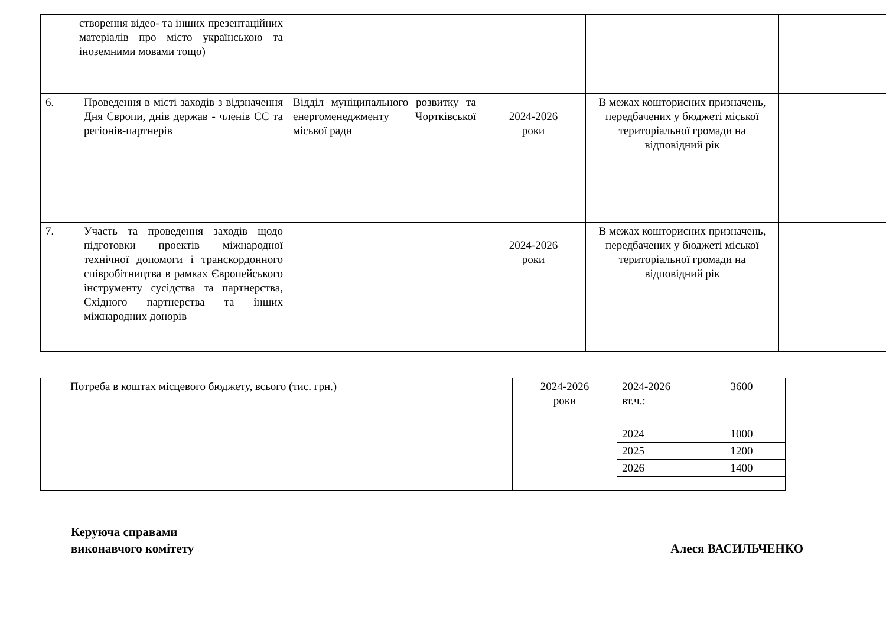| | створення відео- та інших презентаційних матеріалів про місто українською та іноземними мовами тощо) | | | | |
| 6. | Проведення в місті заходів з відзначення Дня Європи, днів держав - членів ЄС та регіонів-партнерів | Відділ муніципального розвитку та енергоменеджменту Чортківської міської ради | 2024-2026 роки | В межах кошторисних призначень, передбачених у бюджеті міської територіальної громади на відповідний рік | |
| 7. | Участь та проведення заходів щодо підготовки проектів міжнародної технічної допомоги і транскордонного співробітництва в рамках Європейського інструменту сусідства та партнерства, Східного партнерства та інших міжнародних донорів | | 2024-2026 роки | В межах кошторисних призначень, передбачених у бюджеті міської територіальної громади на відповідний рік | |
| Потреба в коштах місцевого бюджету, всього (тис. грн.) | 2024-2026 роки | 2024-2026 вт.ч.: | 3600 |
| | | 2024 | 1000 |
| | | 2025 | 1200 |
| | | 2026 | 1400 |
Керуюча справами
виконавчого комітету
Алеся ВАСИЛЬЧЕНКО